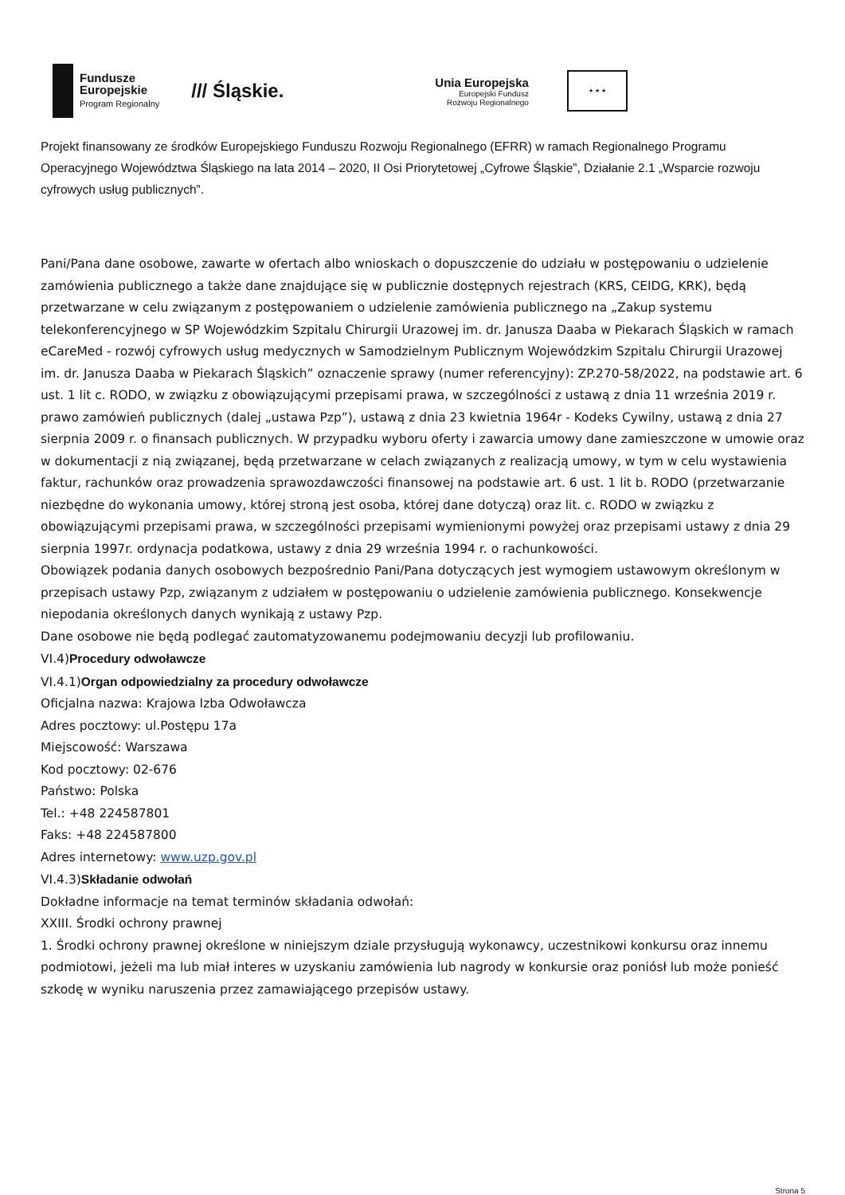Fundusze Europejskie Program Regionalny
/// Śląskie.
Unia Europejska
Europejski Fundusz
Rozwoju Regionalnego
★ ★ ★
Projekt finansowany ze środków Europejskiego Funduszu Rozwoju Regionalnego (EFRR) w ramach Regionalnego Programu Operacyjnego Województwa Śląskiego na lata 2014 – 2020, II Osi Priorytetowej „Cyfrowe Śląskie”, Działanie 2.1 „Wsparcie rozwoju cyfrowych usług publicznych”.
Pani/Pana dane osobowe, zawarte w ofertach albo wnioskach o dopuszczenie do udziału w postępowaniu o udzielenie zamówienia publicznego a także dane znajdujące się w publicznie dostępnych rejestrach (KRS, CEIDG, KRK), będą przetwarzane w celu związanym z postępowaniem o udzielenie zamówienia publicznego na „Zakup systemu telekonferencyjnego w SP Wojewódzkim Szpitalu Chirurgii Urazowej im. dr. Janusza Daaba w Piekarach Śląskich w ramach eCareMed - rozwój cyfrowych usług medycznych w Samodzielnym Publicznym Wojewódzkim Szpitalu Chirurgii Urazowej im. dr. Janusza Daaba w Piekarach Śląskich” oznaczenie sprawy (numer referencyjny): ZP.270-58/2022, na podstawie art. 6 ust. 1 lit c. RODO, w związku z obowiązującymi przepisami prawa, w szczególności z ustawą z dnia 11 września 2019 r. prawo zamówień publicznych (dalej „ustawa Pzp”), ustawą z dnia 23 kwietnia 1964r - Kodeks Cywilny, ustawą z dnia 27 sierpnia 2009 r. o finansach publicznych. W przypadku wyboru oferty i zawarcia umowy dane zamieszczone w umowie oraz w dokumentacji z nią związanej, będą przetwarzane w celach związanych z realizacją umowy, w tym w celu wystawienia faktur, rachunków oraz prowadzenia sprawozdawczości finansowej na podstawie art. 6 ust. 1 lit b. RODO (przetwarzanie niezbędne do wykonania umowy, której stroną jest osoba, której dane dotyczą) oraz lit. c. RODO w związku z obowiązującymi przepisami prawa, w szczególności przepisami wymienionymi powyżej oraz przepisami ustawy z dnia 29 sierpnia 1997r. ordynacja podatkowa, ustawy z dnia 29 września 1994 r. o rachunkowości.
Obowiązek podania danych osobowych bezpośrednio Pani/Pana dotyczących jest wymogiem ustawowym określonym w przepisach ustawy Pzp, związanym z udziałem w postępowaniu o udzielenie zamówienia publicznego. Konsekwencje niepodania określonych danych wynikają z ustawy Pzp.
Dane osobowe nie będą podlegać zautomatyzowanemu podejmowaniu decyzji lub profilowaniu.
VI.4)Procedury odwoławcze
VI.4.1)Organ odpowiedzialny za procedury odwoławcze
Oficjalna nazwa: Krajowa Izba Odwoławcza
Adres pocztowy: ul.Postępu 17a
Miejscowość: Warszawa
Kod pocztowy: 02-676
Państwo: Polska
Tel.: +48 224587801
Faks: +48 224587800
Adres internetowy: www.uzp.gov.pl
VI.4.3)Składanie odwołań
Dokładne informacje na temat terminów składania odwołań:
XXIII. Środki ochrony prawnej
1. Środki ochrony prawnej określone w niniejszym dziale przysługują wykonawcy, uczestnikowi konkursu oraz innemu podmiotowi, jeżeli ma lub miał interes w uzyskaniu zamówienia lub nagrody w konkursie oraz poniósł lub może ponieść szkodę w wyniku naruszenia przez zamawiającego przepisów ustawy.
Strona 5